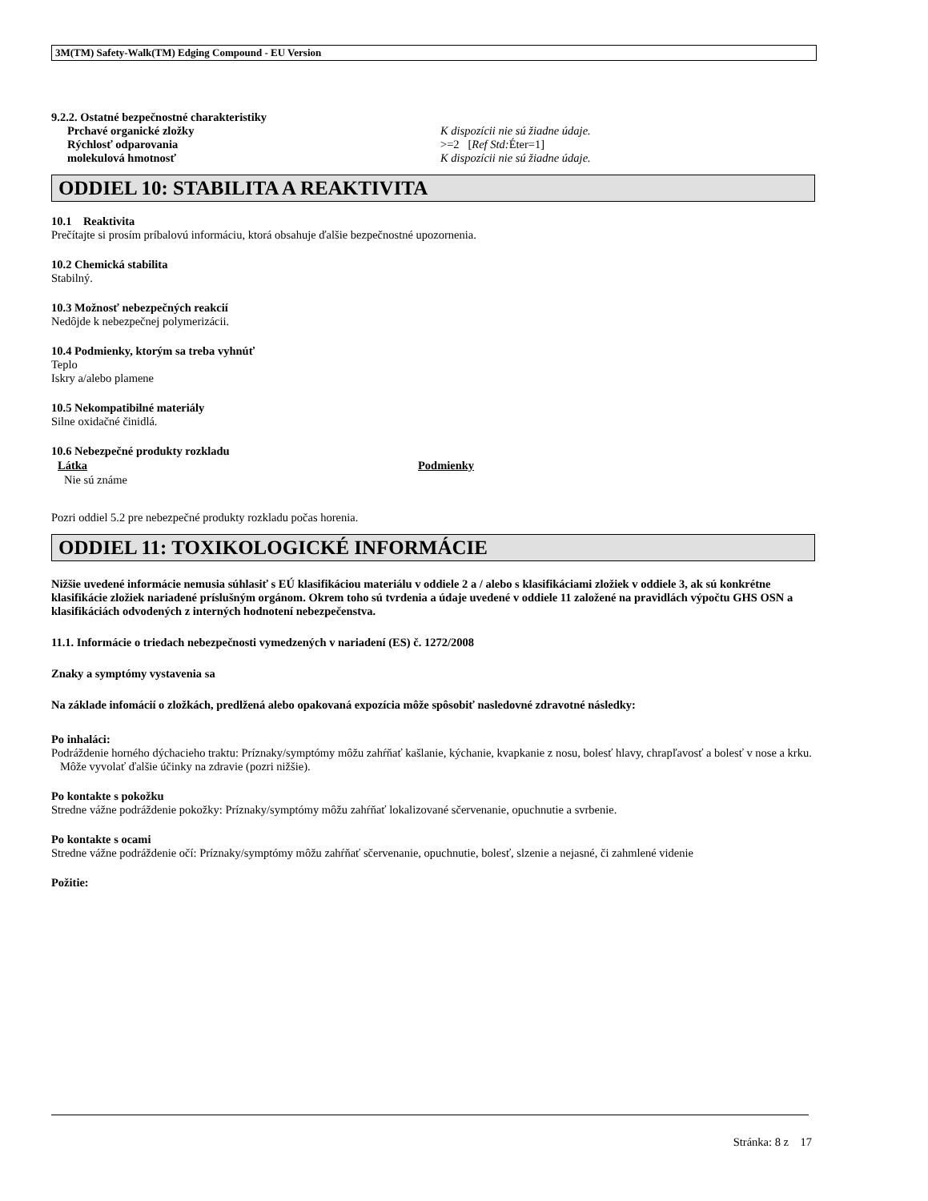3M(TM) Safety-Walk(TM) Edging Compound - EU Version
9.2.2. Ostatné bezpečnostné charakteristiky
| Prchavé organické zložky | K dispozícii nie sú žiadne údaje. |
| Rýchlosť odparovania | >=2 [ Ref Std: Éter=1] |
| molekulová hmotnosť | K dispozícii nie sú žiadne údaje. |
ODDIEL 10: STABILITA A REAKTIVITA
10.1 Reaktivita
Prečítajte si prosím príbalovú informáciu, ktorá obsahuje ďalšie bezpečnostné upozornenia.
10.2 Chemická stabilita
Stabilný.
10.3 Možnosť nebezpečných reakcií
Nedôjde k nebezpečnej polymerizácii.
10.4 Podmienky, ktorým sa treba vyhnúť
Teplo
Iskry a/alebo plamene
10.5 Nekompatibilné materiály
Silne oxidačné činidlá.
10.6 Nebezpečné produkty rozkladu
| Látka | Podmienky |
| --- | --- |
| Nie sú známe | |
Pozri oddiel 5.2 pre nebezpečné produkty rozkladu počas horenia.
ODDIEL 11: TOXIKOLOGICKÉ INFORMÁCIE
Nižšie uvedené informácie nemusia súhlasiť s EÚ klasifikáciou materiálu v oddiele 2 a / alebo s klasifikáciami zložiek v oddiele 3, ak sú konkrétne klasifikácie zložiek nariadené príslušným orgánom. Okrem toho sú tvrdenia a údaje uvedené v oddiele 11 založené na pravidlách výpočtu GHS OSN a klasifikáciách odvodených z interných hodnotení nebezpečenstva.
11.1. Informácie o triedach nebezpečnosti vymedzených v nariadení (ES) č. 1272/2008
Znaky a symptómy vystavenia sa
Na základe infomácií o zložkách, predlžená alebo opakovaná expozícia môže spôsobiť nasledovné zdravotné následky:
Po inhaláci:
Podráždenie horného dýchacieho traktu: Príznaky/symptómy môžu zahŕňať kašlanie, kýchanie, kvapkanie z nosu, bolesť hlavy, chrapľavosť a bolesť v nose a krku. Môže vyvolať ďalšie účinky na zdravie (pozri nižšie).
Po kontakte s pokožku
Stredne vážne podráždenie pokožky: Príznaky/symptómy môžu zahŕňať lokalizované sčervenanie, opuchnutie a svrbenie.
Po kontakte s ocami
Stredne vážne podráždenie očí: Príznaky/symptómy môžu zahŕňať sčervenanie, opuchnutie, bolesť, slzenie a nejasné, či zahmlené videnie
Požitie:
Stránka: 8 z 17